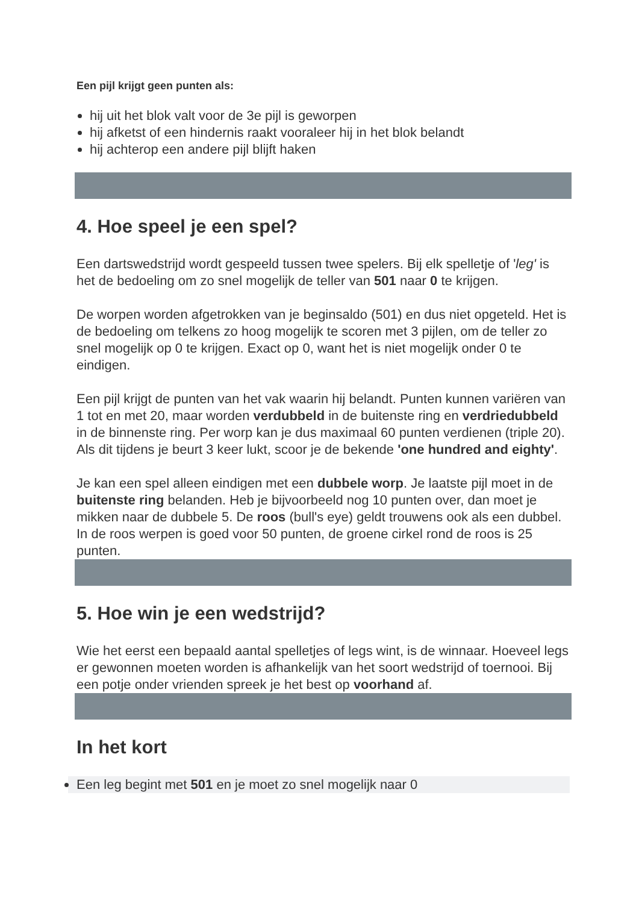Een pijl krijgt geen punten als:
hij uit het blok valt voor de 3e pijl is geworpen
hij afketst of een hindernis raakt vooraleer hij in het blok belandt
hij achterop een andere pijl blijft haken
4. Hoe speel je een spel?
Een dartswedstrijd wordt gespeeld tussen twee spelers. Bij elk spelletje of 'leg' is het de bedoeling om zo snel mogelijk de teller van 501 naar 0 te krijgen.
De worpen worden afgetrokken van je beginsaldo (501) en dus niet opgeteld. Het is de bedoeling om telkens zo hoog mogelijk te scoren met 3 pijlen, om de teller zo snel mogelijk op 0 te krijgen. Exact op 0, want het is niet mogelijk onder 0 te eindigen.
Een pijl krijgt de punten van het vak waarin hij belandt. Punten kunnen variëren van 1 tot en met 20, maar worden verdubbeld in de buitenste ring en verdriedubbeld in de binnenste ring. Per worp kan je dus maximaal 60 punten verdienen (triple 20). Als dit tijdens je beurt 3 keer lukt, scoor je de bekende 'one hundred and eighty'.
Je kan een spel alleen eindigen met een dubbele worp. Je laatste pijl moet in de buitenste ring belanden. Heb je bijvoorbeeld nog 10 punten over, dan moet je mikken naar de dubbele 5. De roos (bull's eye) geldt trouwens ook als een dubbel. In de roos werpen is goed voor 50 punten, de groene cirkel rond de roos is 25 punten.
5. Hoe win je een wedstrijd?
Wie het eerst een bepaald aantal spelletjes of legs wint, is de winnaar. Hoeveel legs er gewonnen moeten worden is afhankelijk van het soort wedstrijd of toernooi. Bij een potje onder vrienden spreek je het best op voorhand af.
In het kort
Een leg begint met 501 en je moet zo snel mogelijk naar 0